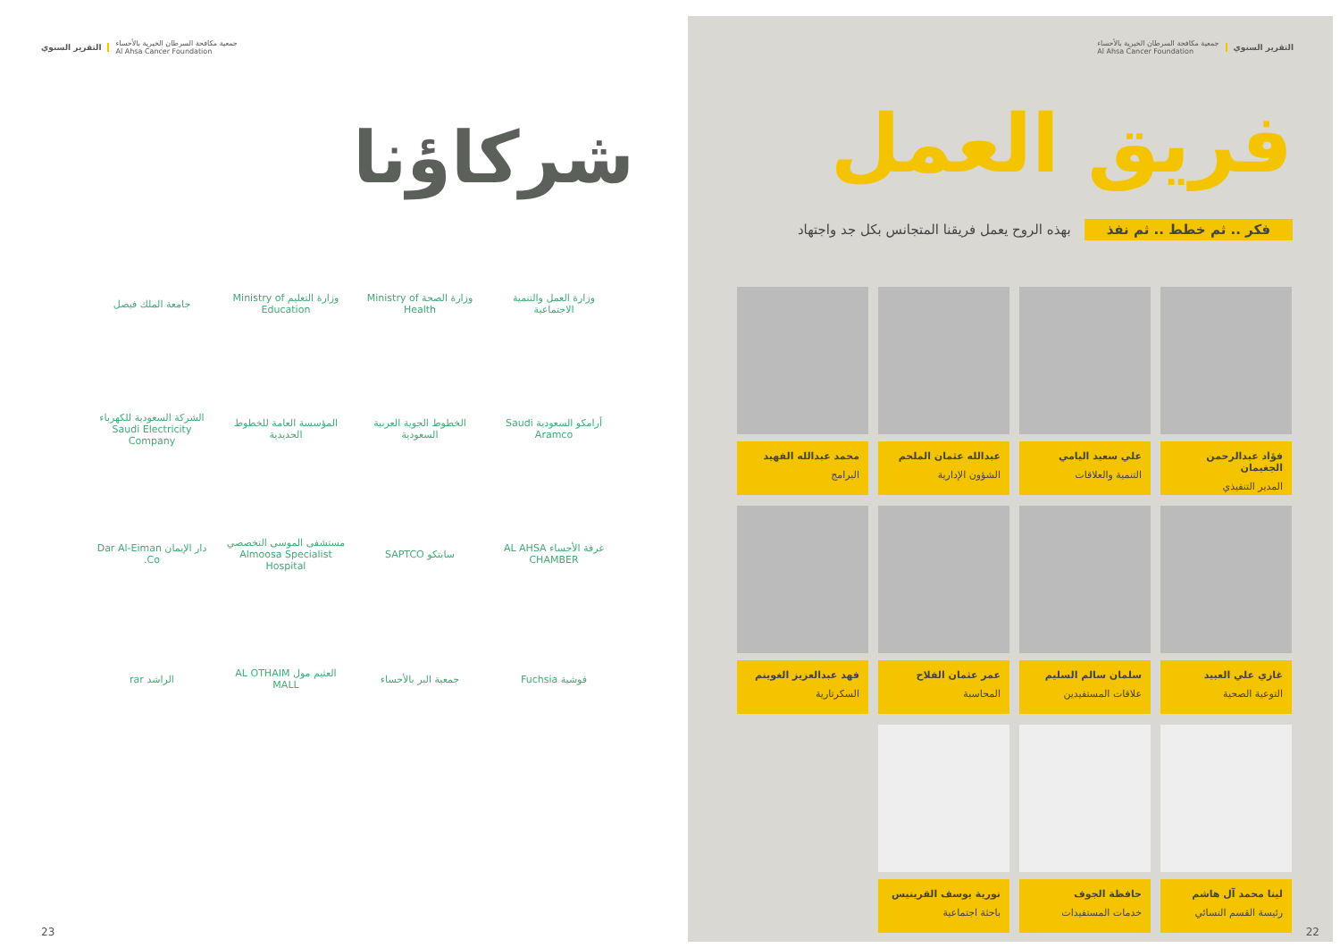التقرير السنوي جمعية مكافحة السرطان الخيرية بالأحساء
Al Ahsa Cancer Foundation
شركاؤنا
وزارة العمل والتنمية الاجتماعية
وزارة الصحة Ministry of Health
وزارة التعليم Ministry of Education
جامعة الملك فيصل
أرامكو السعودية Saudi Aramco
الخطوط الجوية العربية السعودية
المؤسسة العامة للخطوط الحديدية
الشركة السعودية للكهرباء Saudi Electricity Company
غرفة الأحساء AL AHSA CHAMBER
سابتكو SAPTCO
مستشفى الموسى التخصصي Almoosa Specialist Hospital
دار الإيمان Dar Al-Eiman Co.
فوشية Fuchsia
جمعية البر بالأحساء
العثيم مول AL OTHAIM MALL
الراشد rar
23
التقرير السنوي جمعية مكافحة السرطان الخيرية بالأحساء
Al Ahsa Cancer Foundation
فريق العمل
فكر .. ثم خطط .. ثم نفذ بهذه الروح يعمل فريقنا المتجانس بكل جد واجتهاد
فؤاد عبدالرحمن الجغيمان
المدير التنفيذي
علي سعيد اليامي
التنمية والعلاقات
عبدالله عثمان الملحم
الشؤون الإدارية
محمد عبدالله الفهيد
البرامج
غازي علي العبيد
التوعية الصحية
سلمان سالم السليم
علاقات المستفيدين
عمر عثمان الفلاح
المحاسبة
فهد عبدالعزيز الغوينم
السكرتارية
لينا محمد آل هاشم
رئيسة القسم النسائي
حافظة الجوف
خدمات المستفيدات
نورية يوسف القرينيس
باحثة اجتماعية
22